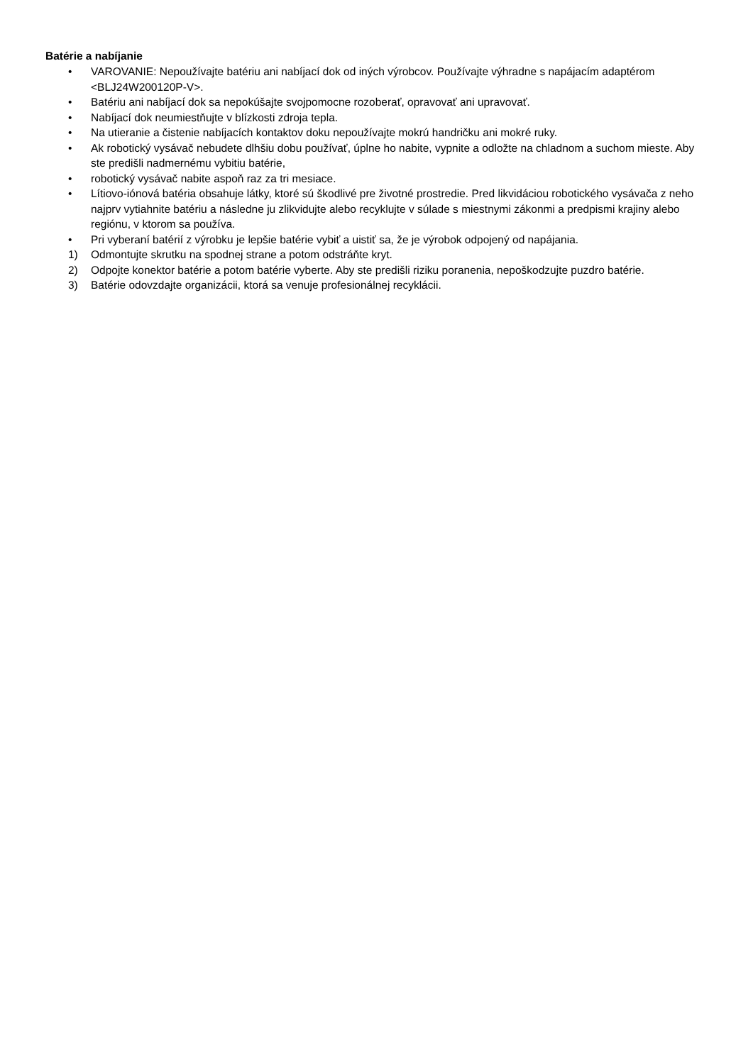Batérie a nabíjanie
• VAROVANIE: Nepoužívajte batériu ani nabíjací dok od iných výrobcov. Používajte výhradne s napájacím adaptérom <BLJ24W200120P-V>.
• Batériu ani nabíjací dok sa nepokúšajte svojpomocne rozoberať, opravovať ani upravovať.
• Nabíjací dok neumiestňujte v blízkosti zdroja tepla.
• Na utieranie a čistenie nabíjacích kontaktov doku nepoužívajte mokrú handričku ani mokré ruky.
• Ak robotický vysávač nebudete dlhšiu dobu používať, úplne ho nabite, vypnite a odložte na chladnom a suchom mieste. Aby ste predišli nadmernému vybitiu batérie,
• robotický vysávač nabite aspoň raz za tri mesiace.
• Lítiovo-iónová batéria obsahuje látky, ktoré sú škodlivé pre životné prostredie. Pred likvidáciou robotického vysávača z neho najprv vytiahnite batériu a následne ju zlikvidujte alebo recyklujte v súlade s miestnymi zákonmi a predpismi krajiny alebo regiónu, v ktorom sa používa.
• Pri vyberaní batérií z výrobku je lepšie batérie vybiť a uistiť sa, že je výrobok odpojený od napájania.
1) Odmontujte skrutku na spodnej strane a potom odstráňte kryt.
2) Odpojte konektor batérie a potom batérie vyberte. Aby ste predišli riziku poranenia, nepoškodzujte puzdro batérie.
3) Batérie odovzdajte organizácii, ktorá sa venuje profesionálnej recyklácii.